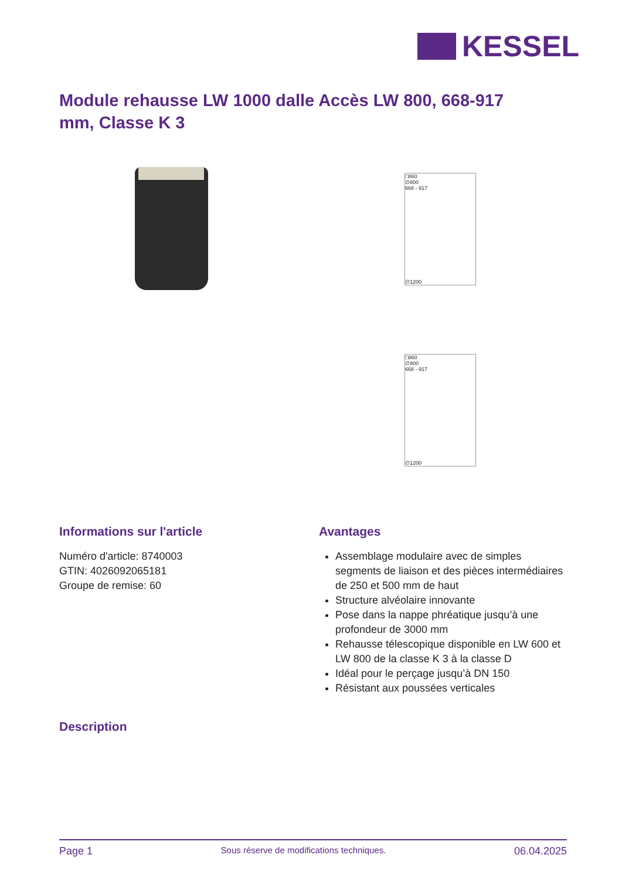KESSEL
Module rehausse LW 1000 dalle Accès LW 800, 668-917 mm, Classe K 3
□860
∅800
668 - 917
∅1200
□860
∅800
668 - 917
∅1200
Informations sur l'article
Numéro d'article: 8740003
GTIN: 4026092065181
Groupe de remise: 60
Avantages
Assemblage modulaire avec de simples segments de liaison et des pièces intermédiaires de 250 et 500 mm de haut
Structure alvéolaire innovante
Pose dans la nappe phréatique jusqu’à une profondeur de 3000 mm
Rehausse télescopique disponible en LW 600 et LW 800 de la classe K 3 à la classe D
Idéal pour le perçage jusqu’à DN 150
Résistant aux poussées verticales
Description
Page 1 Sous réserve de modifications techniques. 06.04.2025